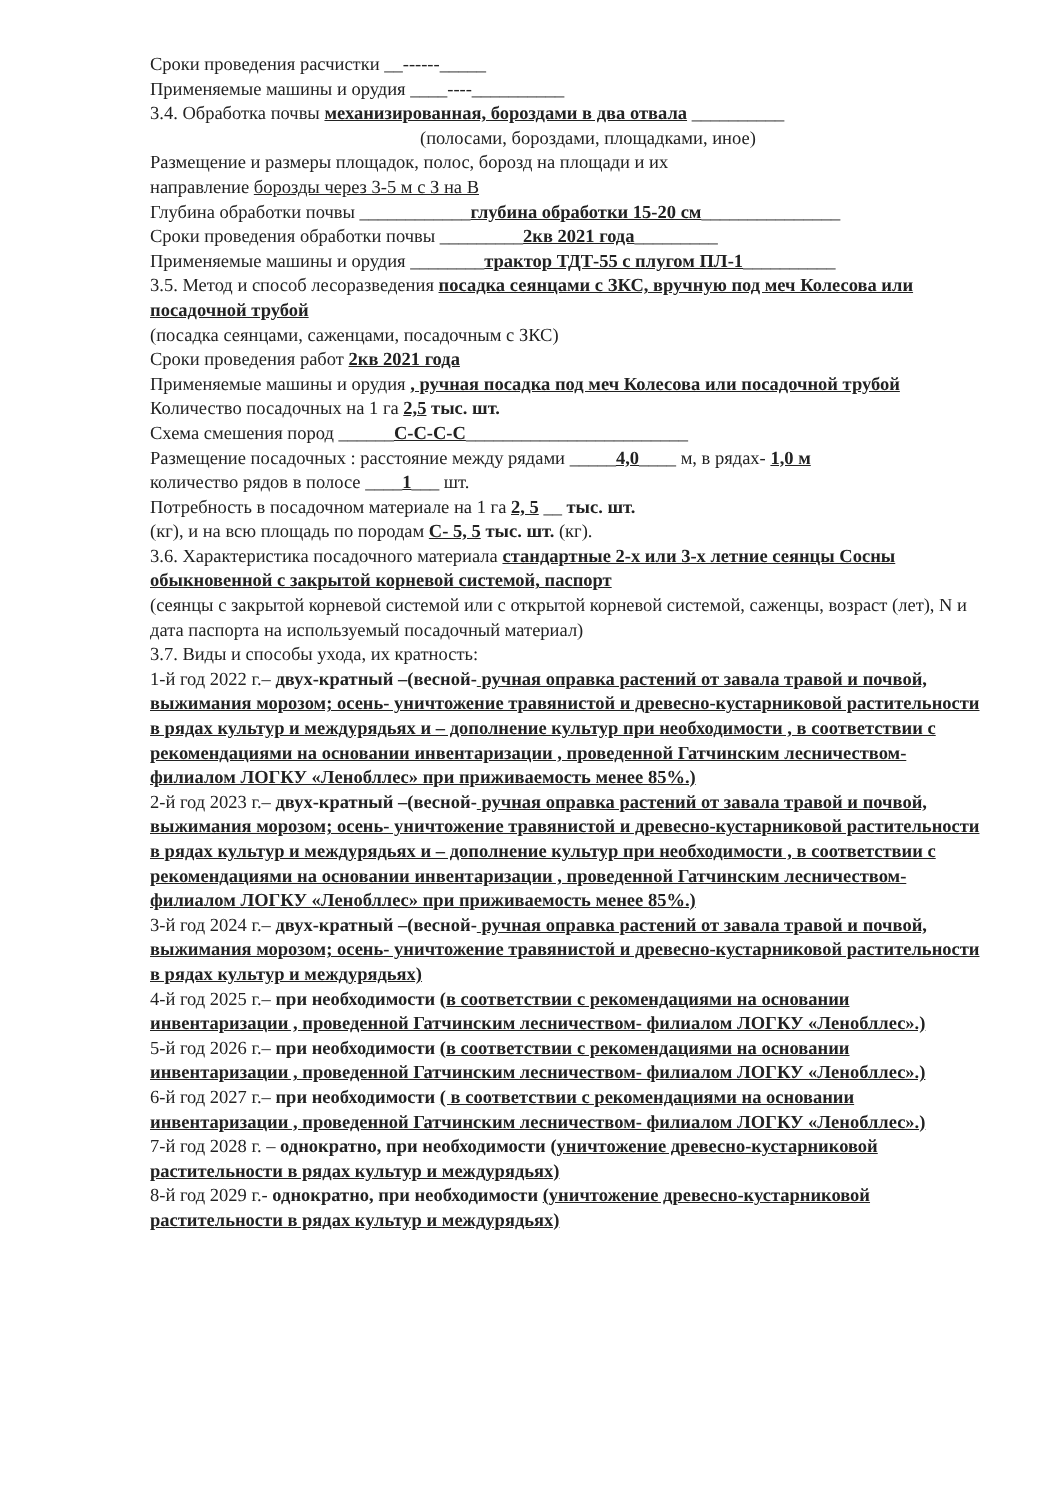Сроки проведения расчистки __------_____
Применяемые машины и орудия ____----__________
3.4. Обработка почвы механизированная, бороздами в два отвала __________
(полосами, бороздами, площадками, иное)
Размещение и размеры площадок, полос, борозд на площади и их
направление борозды через 3-5 м с З на В
Глубина обработки почвы ____________глубина обработки 15-20 см_______________
Сроки проведения обработки почвы _________2кв 2021 года_________
Применяемые машины и орудия ________трактор ТДТ-55 с плугом ПЛ-1__________
3.5. Метод и способ лесоразведения посадка сеянцами с ЗКС, вручную под меч Колесова или посадочной трубой
(посадка сеянцами, саженцами, посадочным с ЗКС)
Сроки проведения работ 2кв 2021 года
Применяемые машины и орудия , ручная посадка под меч Колесова или посадочной трубой
Количество посадочных на 1 га 2,5 тыс. шт.
Схема смешения пород ______С-С-С-С________________________
Размещение посадочных : расстояние между рядами _____4,0____ м, в рядах- 1,0 м
количество рядов в полосе ____1___ шт.
Потребность в посадочном материале на 1 га 2, 5 __ тыс. шт.
(кг), и на всю площадь по породам С- 5, 5 тыс. шт. (кг).
3.6. Характеристика посадочного материала стандартные 2-х или 3-х летние сеянцы Сосны обыкновенной с закрытой корневой системой, паспорт
(сеянцы с закрытой корневой системой или с открытой корневой системой, саженцы, возраст (лет), N и дата паспорта на используемый посадочный материал)
3.7. Виды и способы ухода, их кратность:
1-й год 2022 г.– двух-кратный –(весной- ручная оправка растений от завала травой и почвой, выжимания морозом; осень- уничтожение травянистой и древесно-кустарниковой растительности в рядах культур и междурядьях и – дополнение культур при необходимости , в соответствии с рекомендациями на основании инвентаризации , проведенной Гатчинским лесничеством- филиалом ЛОГКУ «Ленобллес» при приживаемость менее 85%.)
2-й год 2023 г.– двух-кратный –(весной- ручная оправка растений от завала травой и почвой, выжимания морозом; осень- уничтожение травянистой и древесно-кустарниковой растительности в рядах культур и междурядьях и – дополнение культур при необходимости , в соответствии с рекомендациями на основании инвентаризации , проведенной Гатчинским лесничеством- филиалом ЛОГКУ «Ленобллес» при приживаемость менее 85%.)
3-й год 2024 г.– двух-кратный –(весной- ручная оправка растений от завала травой и почвой, выжимания морозом; осень- уничтожение травянистой и древесно-кустарниковой растительности в рядах культур и междурядьях)
4-й год 2025 г.– при необходимости (в соответствии с рекомендациями на основании инвентаризации , проведенной Гатчинским лесничеством- филиалом ЛОГКУ «Ленобллес».)
5-й год 2026 г.– при необходимости (в соответствии с рекомендациями на основании инвентаризации , проведенной Гатчинским лесничеством- филиалом ЛОГКУ «Ленобллес».)
6-й год 2027 г.– при необходимости ( в соответствии с рекомендациями на основании инвентаризации , проведенной Гатчинским лесничеством- филиалом ЛОГКУ «Ленобллес».)
7-й год 2028 г. – однократно, при необходимости (уничтожение древесно-кустарниковой растительности в рядах культур и междурядьях)
8-й год 2029 г.- однократно, при необходимости (уничтожение древесно-кустарниковой растительности в рядах культур и междурядьях)